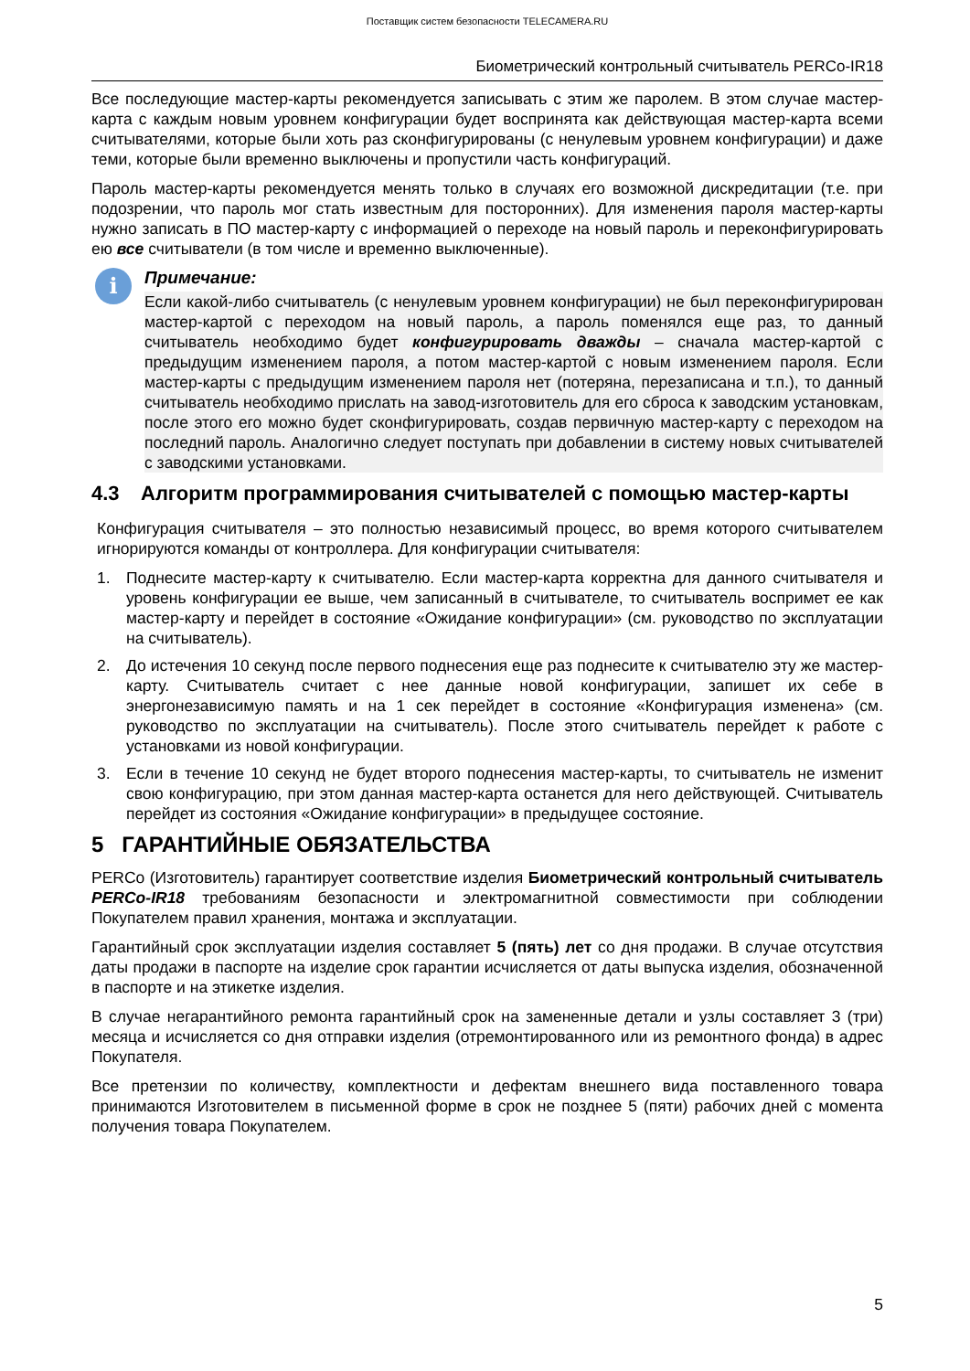Поставщик систем безопасности TELECAMERA.RU
Биометрический контрольный считыватель PERCo-IR18
Все последующие мастер-карты рекомендуется записывать с этим же паролем. В этом случае мастер-карта с каждым новым уровнем конфигурации будет воспринята как действующая мастер-карта всеми считывателями, которые были хоть раз сконфигурированы (с ненулевым уровнем конфигурации) и даже теми, которые были временно выключены и пропустили часть конфигураций.
Пароль мастер-карты рекомендуется менять только в случаях его возможной дискредитации (т.е. при подозрении, что пароль мог стать известным для посторонних). Для изменения пароля мастер-карты нужно записать в ПО мастер-карту с информацией о переходе на новый пароль и переконфигурировать ею все считыватели (в том числе и временно выключенные).
i
Примечание:
Если какой-либо считыватель (с ненулевым уровнем конфигурации) не был переконфигурирован мастер-картой с переходом на новый пароль, а пароль поменялся еще раз, то данный считыватель необходимо будет конфигурировать дважды – сначала мастер-картой с предыдущим изменением пароля, а потом мастер-картой с новым изменением пароля. Если мастер-карты с предыдущим изменением пароля нет (потеряна, перезаписана и т.п.), то данный считыватель необходимо прислать на завод-изготовитель для его сброса к заводским установкам, после этого его можно будет сконфигурировать, создав первичную мастер-карту с переходом на последний пароль. Аналогично следует поступать при добавлении в систему новых считывателей с заводскими установками.
4.3 Алгоритм программирования считывателей с помощью мастер-карты
Конфигурация считывателя – это полностью независимый процесс, во время которого считывателем игнорируются команды от контроллера. Для конфигурации считывателя:
1. Поднесите мастер-карту к считывателю. Если мастер-карта корректна для данного считывателя и уровень конфигурации ее выше, чем записанный в считывателе, то считыватель воспримет ее как мастер-карту и перейдет в состояние «Ожидание конфигурации» (см. руководство по эксплуатации на считыватель).
2. До истечения 10 секунд после первого поднесения еще раз поднесите к считывателю эту же мастер-карту. Считыватель считает с нее данные новой конфигурации, запишет их себе в энергонезависимую память и на 1 сек перейдет в состояние «Конфигурация изменена» (см. руководство по эксплуатации на считыватель). После этого считыватель перейдет к работе с установками из новой конфигурации.
3. Если в течение 10 секунд не будет второго поднесения мастер-карты, то считыватель не изменит свою конфигурацию, при этом данная мастер-карта останется для него действующей. Считыватель перейдет из состояния «Ожидание конфигурации» в предыдущее состояние.
5 ГАРАНТИЙНЫЕ ОБЯЗАТЕЛЬСТВА
PERCo (Изготовитель) гарантирует соответствие изделия Биометрический контрольный считыватель PERCo-IR18 требованиям безопасности и электромагнитной совместимости при соблюдении Покупателем правил хранения, монтажа и эксплуатации.
Гарантийный срок эксплуатации изделия составляет 5 (пять) лет со дня продажи. В случае отсутствия даты продажи в паспорте на изделие срок гарантии исчисляется от даты выпуска изделия, обозначенной в паспорте и на этикетке изделия.
В случае негарантийного ремонта гарантийный срок на замененные детали и узлы составляет 3 (три) месяца и исчисляется со дня отправки изделия (отремонтированного или из ремонтного фонда) в адрес Покупателя.
Все претензии по количеству, комплектности и дефектам внешнего вида поставленного товара принимаются Изготовителем в письменной форме в срок не позднее 5 (пяти) рабочих дней с момента получения товара Покупателем.
5